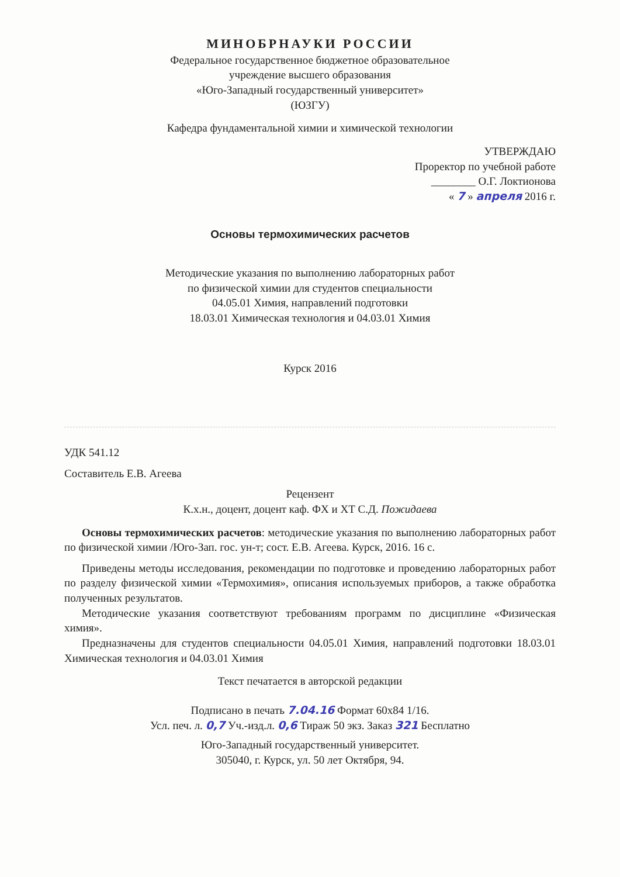МИНОБРНАУКИ РОССИИ
Федеральное государственное бюджетное образовательное
учреждение высшего образования
«Юго-Западный государственный университет»
(ЮЗГУ)
Кафедра фундаментальной химии и химической технологии
УТВЕРЖДАЮ
Проректор по учебной работе
________ О.Г. Локтионова
« 7 » апреля 2016 г.
Основы термохимических расчетов
Методические указания по выполнению лабораторных работ
по физической химии для студентов специальности
04.05.01 Химия, направлений подготовки
18.03.01 Химическая технология и 04.03.01 Химия
Курск 2016
УДК 541.12
Составитель Е.В. Агеева
Рецензент
К.х.н., доцент, доцент каф. ФХ и ХТ С.Д. Пожидаева
Основы термохимических расчетов: методические указания по выполнению лабораторных работ по физической химии /Юго-Зап. гос. ун-т; сост. Е.В. Агеева. Курск, 2016. 16 с.
Приведены методы исследования, рекомендации по подготовке и проведению лабораторных работ по разделу физической химии «Термохимия», описания используемых приборов, а также обработка полученных результатов.
Методические указания соответствуют требованиям программ по дисциплине «Физическая химия».
Предназначены для студентов специальности 04.05.01 Химия, направлений подготовки 18.03.01 Химическая технология и 04.03.01 Химия
Текст печатается в авторской редакции
Подписано в печать 7.04.16 Формат 60х84 1/16.
Усл. печ. л. 0,7 Уч.-изд.л. 0,6 Тираж 50 экз. Заказ 321 Бесплатно
Юго-Западный государственный университет.
305040, г. Курск, ул. 50 лет Октября, 94.